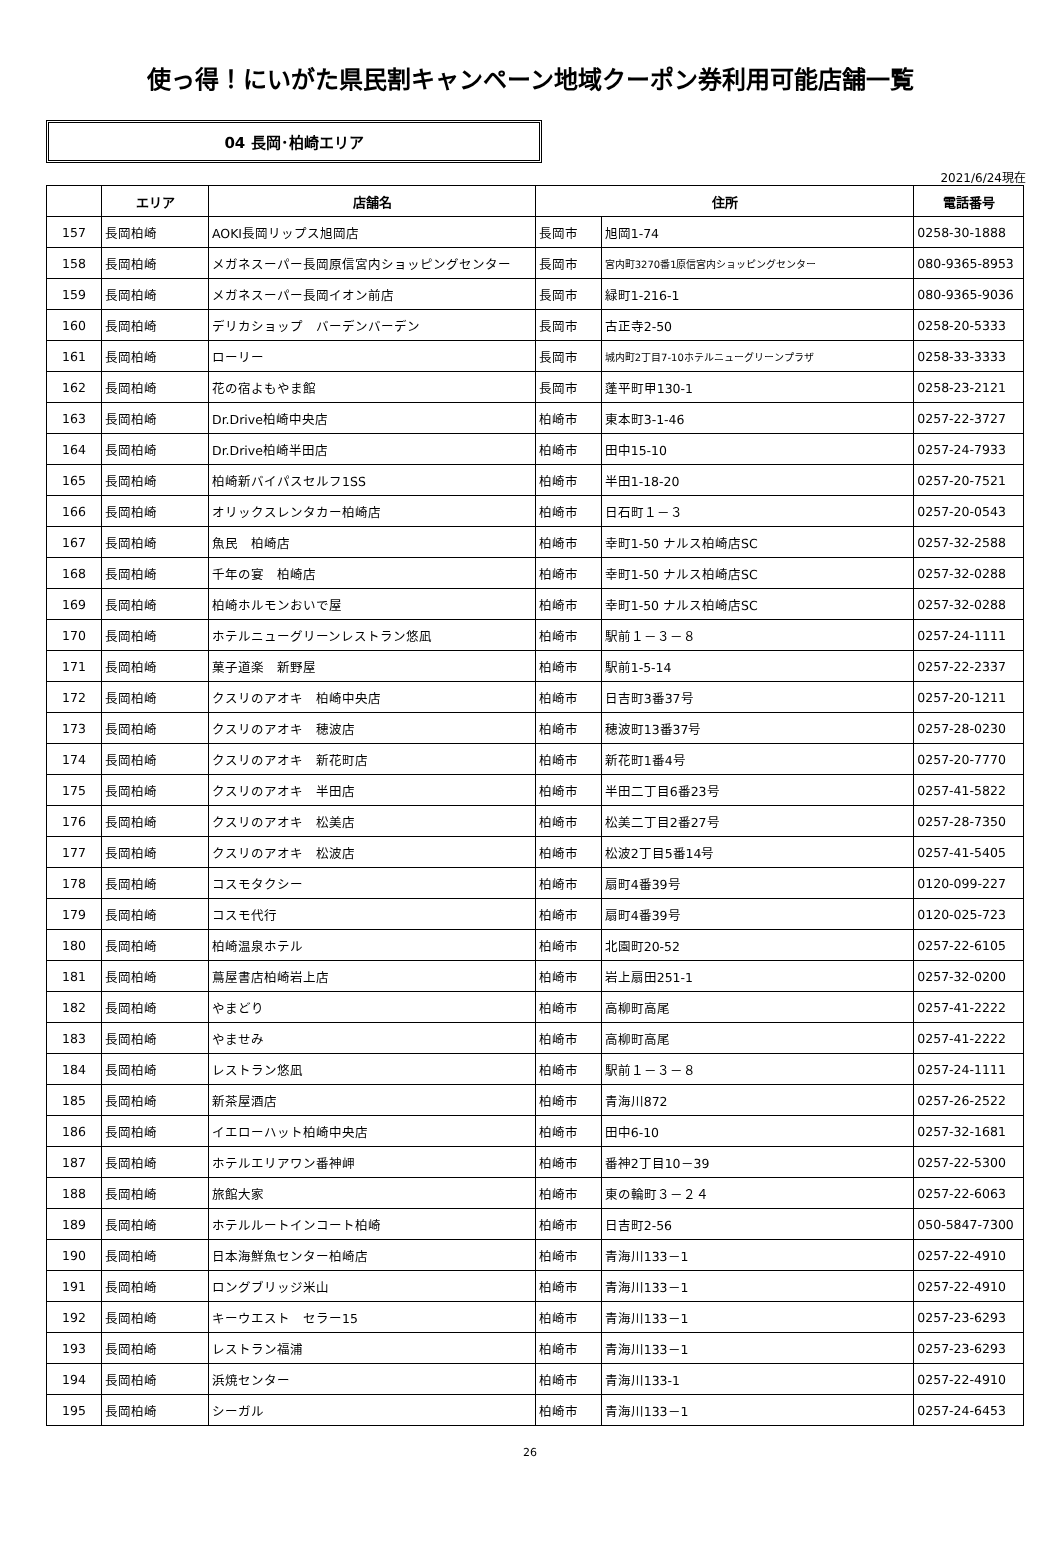使っ得！にいがた県民割キャンペーン地域クーポン券利用可能店舗一覧
04 長岡･柏崎エリア
2021/6/24現在
| | エリア | 店舗名 | 住所 | | 電話番号 |
| --- | --- | --- | --- | --- | --- |
| 157 | 長岡柏崎 | AOKI長岡リップス旭岡店 | 長岡市 | 旭岡1-74 | 0258-30-1888 |
| 158 | 長岡柏崎 | メガネスーパー長岡原信宮内ショッピングセンター | 長岡市 | 宮内町3270番1原信宮内ショッピングセンター | 080-9365-8953 |
| 159 | 長岡柏崎 | メガネスーパー長岡イオン前店 | 長岡市 | 緑町1-216-1 | 080-9365-9036 |
| 160 | 長岡柏崎 | デリカショップ バーデンバーデン | 長岡市 | 古正寺2-50 | 0258-20-5333 |
| 161 | 長岡柏崎 | ローリー | 長岡市 | 城内町2丁目7-10ホテルニューグリーンプラザ | 0258-33-3333 |
| 162 | 長岡柏崎 | 花の宿よもやま館 | 長岡市 | 蓬平町甲130-1 | 0258-23-2121 |
| 163 | 長岡柏崎 | Dr.Drive柏崎中央店 | 柏崎市 | 東本町3-1-46 | 0257-22-3727 |
| 164 | 長岡柏崎 | Dr.Drive柏崎半田店 | 柏崎市 | 田中15-10 | 0257-24-7933 |
| 165 | 長岡柏崎 | 柏崎新バイパスセルフ1SS | 柏崎市 | 半田1-18-20 | 0257-20-7521 |
| 166 | 長岡柏崎 | オリックスレンタカー柏崎店 | 柏崎市 | 日石町１－３ | 0257-20-0543 |
| 167 | 長岡柏崎 | 魚民 柏崎店 | 柏崎市 | 幸町1-50 ナルス柏崎店SC | 0257-32-2588 |
| 168 | 長岡柏崎 | 千年の宴 柏崎店 | 柏崎市 | 幸町1-50 ナルス柏崎店SC | 0257-32-0288 |
| 169 | 長岡柏崎 | 柏崎ホルモンおいで屋 | 柏崎市 | 幸町1-50 ナルス柏崎店SC | 0257-32-0288 |
| 170 | 長岡柏崎 | ホテルニューグリーンレストラン悠凪 | 柏崎市 | 駅前１－３－８ | 0257-24-1111 |
| 171 | 長岡柏崎 | 菓子道楽 新野屋 | 柏崎市 | 駅前1-5-14 | 0257-22-2337 |
| 172 | 長岡柏崎 | クスリのアオキ 柏崎中央店 | 柏崎市 | 日吉町3番37号 | 0257-20-1211 |
| 173 | 長岡柏崎 | クスリのアオキ 穂波店 | 柏崎市 | 穂波町13番37号 | 0257-28-0230 |
| 174 | 長岡柏崎 | クスリのアオキ 新花町店 | 柏崎市 | 新花町1番4号 | 0257-20-7770 |
| 175 | 長岡柏崎 | クスリのアオキ 半田店 | 柏崎市 | 半田二丁目6番23号 | 0257-41-5822 |
| 176 | 長岡柏崎 | クスリのアオキ 松美店 | 柏崎市 | 松美二丁目2番27号 | 0257-28-7350 |
| 177 | 長岡柏崎 | クスリのアオキ 松波店 | 柏崎市 | 松波2丁目5番14号 | 0257-41-5405 |
| 178 | 長岡柏崎 | コスモタクシー | 柏崎市 | 扇町4番39号 | 0120-099-227 |
| 179 | 長岡柏崎 | コスモ代行 | 柏崎市 | 扇町4番39号 | 0120-025-723 |
| 180 | 長岡柏崎 | 柏崎温泉ホテル | 柏崎市 | 北園町20-52 | 0257-22-6105 |
| 181 | 長岡柏崎 | 蔦屋書店柏崎岩上店 | 柏崎市 | 岩上扇田251-1 | 0257-32-0200 |
| 182 | 長岡柏崎 | やまどり | 柏崎市 | 高柳町高尾 | 0257-41-2222 |
| 183 | 長岡柏崎 | やませみ | 柏崎市 | 高柳町高尾 | 0257-41-2222 |
| 184 | 長岡柏崎 | レストラン悠凪 | 柏崎市 | 駅前１－３－８ | 0257-24-1111 |
| 185 | 長岡柏崎 | 新茶屋酒店 | 柏崎市 | 青海川872 | 0257-26-2522 |
| 186 | 長岡柏崎 | イエローハット柏崎中央店 | 柏崎市 | 田中6-10 | 0257-32-1681 |
| 187 | 長岡柏崎 | ホテルエリアワン番神岬 | 柏崎市 | 番神2丁目10－39 | 0257-22-5300 |
| 188 | 長岡柏崎 | 旅館大家 | 柏崎市 | 東の輪町３－２４ | 0257-22-6063 |
| 189 | 長岡柏崎 | ホテルルートインコート柏崎 | 柏崎市 | 日吉町2-56 | 050-5847-7300 |
| 190 | 長岡柏崎 | 日本海鮮魚センター柏崎店 | 柏崎市 | 青海川133－1 | 0257-22-4910 |
| 191 | 長岡柏崎 | ロングブリッジ米山 | 柏崎市 | 青海川133－1 | 0257-22-4910 |
| 192 | 長岡柏崎 | キーウエスト セラー15 | 柏崎市 | 青海川133－1 | 0257-23-6293 |
| 193 | 長岡柏崎 | レストラン福浦 | 柏崎市 | 青海川133－1 | 0257-23-6293 |
| 194 | 長岡柏崎 | 浜焼センター | 柏崎市 | 青海川133-1 | 0257-22-4910 |
| 195 | 長岡柏崎 | シーガル | 柏崎市 | 青海川133－1 | 0257-24-6453 |
26